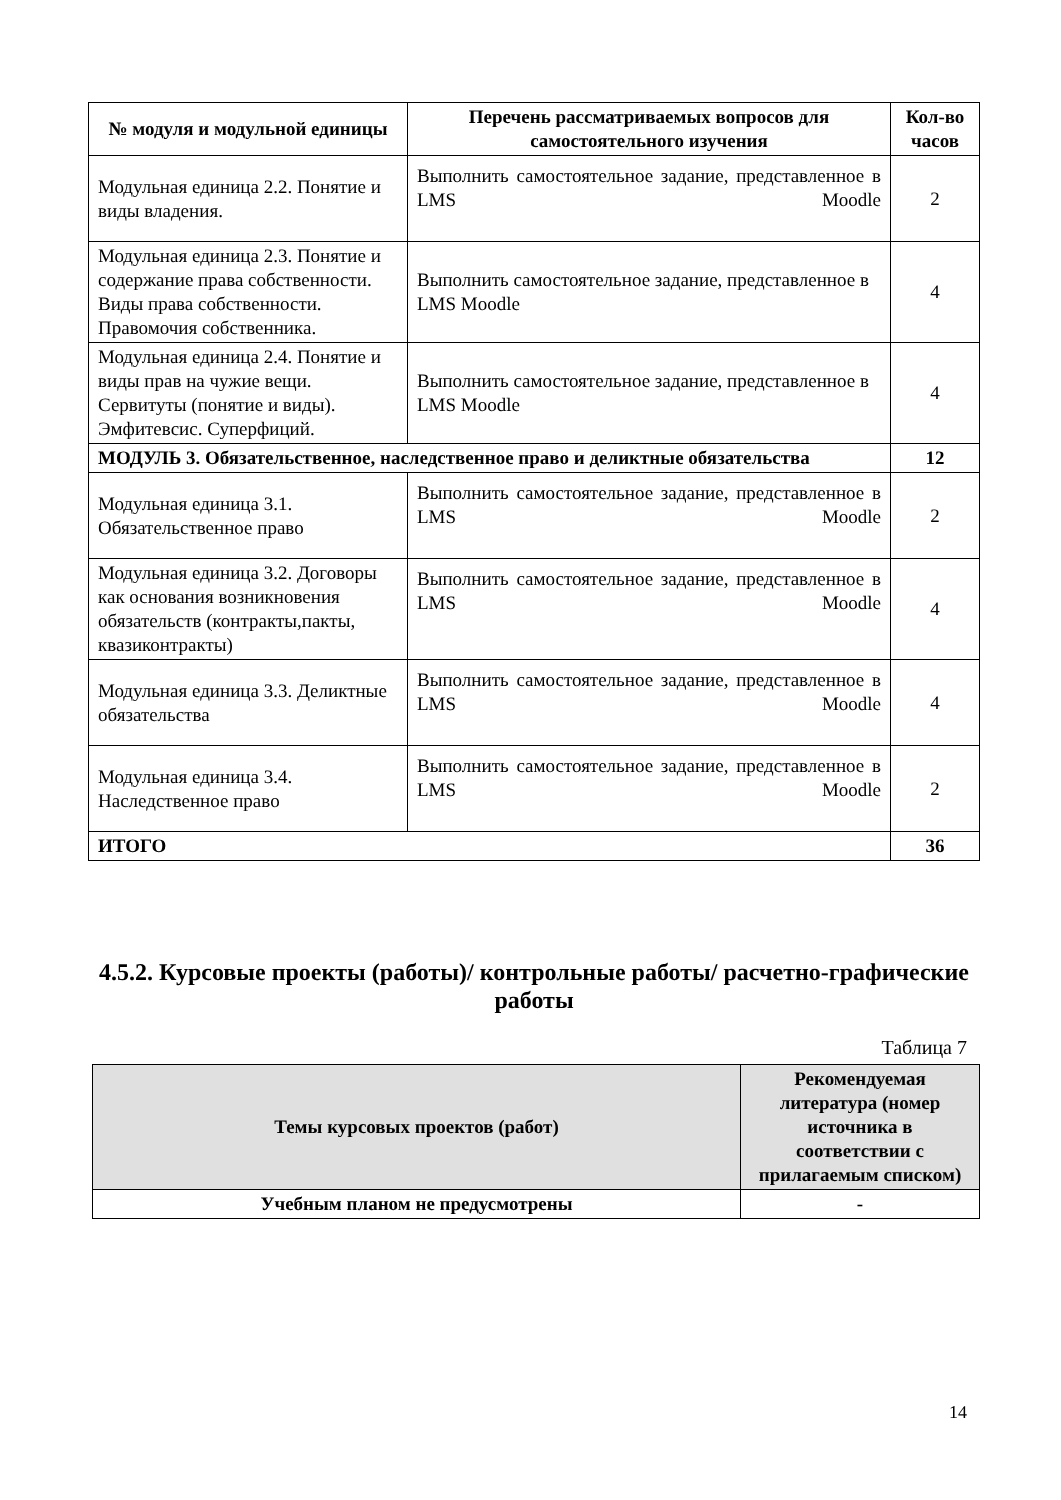| № модуля и модульной единицы | Перечень рассматриваемых вопросов для самостоятельного изучения | Кол-во часов |
| --- | --- | --- |
| Модульная единица 2.2. Понятие и виды владения. | Выполнить самостоятельное задание, представленное в LMS Moodle | 2 |
| Модульная единица 2.3. Понятие и содержание права собственности. Виды права собственности. Правомочия собственника. | Выполнить самостоятельное задание, представленное в LMS Moodle | 4 |
| Модульная единица 2.4. Понятие и виды прав на чужие вещи. Сервитуты (понятие и виды). Эмфитевсис. Суперфиций. | Выполнить самостоятельное задание, представленное в LMS Moodle | 4 |
| МОДУЛЬ 3. Обязательственное, наследственное право и деликтные обязательства | | 12 |
| Модульная единица 3.1. Обязательственное право | Выполнить самостоятельное задание, представленное в LMS Moodle | 2 |
| Модульная единица 3.2. Договоры как основания возникновения обязательств (контракты,пакты, квазиконтракты) | Выполнить самостоятельное задание, представленное в LMS Moodle | 4 |
| Модульная единица 3.3. Деликтные обязательства | Выполнить самостоятельное задание, представленное в LMS Moodle | 4 |
| Модульная единица 3.4. Наследственное право | Выполнить самостоятельное задание, представленное в LMS Moodle | 2 |
| ИТОГО | | 36 |
4.5.2. Курсовые проекты (работы)/ контрольные работы/ расчетно-графические работы
Таблица 7
| Темы курсовых проектов (работ) | Рекомендуемая литература (номер источника в соответствии с прилагаемым списком) |
| --- | --- |
| Учебным планом не предусмотрены | - |
14